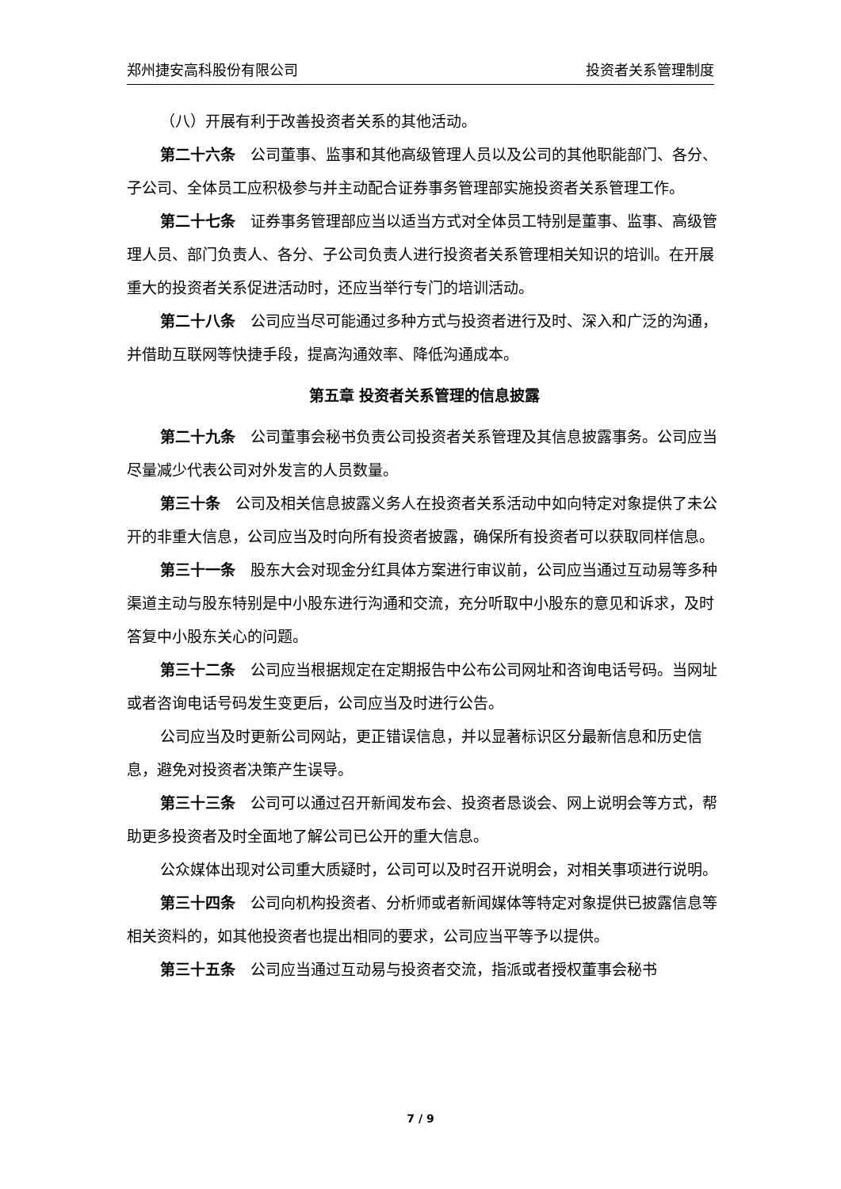郑州捷安高科股份有限公司 投资者关系管理制度
（八）开展有利于改善投资者关系的其他活动。
第二十六条　公司董事、监事和其他高级管理人员以及公司的其他职能部门、各分、子公司、全体员工应积极参与并主动配合证券事务管理部实施投资者关系管理工作。
第二十七条　证券事务管理部应当以适当方式对全体员工特别是董事、监事、高级管理人员、部门负责人、各分、子公司负责人进行投资者关系管理相关知识的培训。在开展重大的投资者关系促进活动时，还应当举行专门的培训活动。
第二十八条　公司应当尽可能通过多种方式与投资者进行及时、深入和广泛的沟通，并借助互联网等快捷手段，提高沟通效率、降低沟通成本。
第五章 投资者关系管理的信息披露
第二十九条　公司董事会秘书负责公司投资者关系管理及其信息披露事务。公司应当尽量减少代表公司对外发言的人员数量。
第三十条　公司及相关信息披露义务人在投资者关系活动中如向特定对象提供了未公开的非重大信息，公司应当及时向所有投资者披露，确保所有投资者可以获取同样信息。
第三十一条　股东大会对现金分红具体方案进行审议前，公司应当通过互动易等多种渠道主动与股东特别是中小股东进行沟通和交流，充分听取中小股东的意见和诉求，及时答复中小股东关心的问题。
第三十二条　公司应当根据规定在定期报告中公布公司网址和咨询电话号码。当网址或者咨询电话号码发生变更后，公司应当及时进行公告。
公司应当及时更新公司网站，更正错误信息，并以显著标识区分最新信息和历史信息，避免对投资者决策产生误导。
第三十三条　公司可以通过召开新闻发布会、投资者恳谈会、网上说明会等方式，帮助更多投资者及时全面地了解公司已公开的重大信息。
公众媒体出现对公司重大质疑时，公司可以及时召开说明会，对相关事项进行说明。
第三十四条　公司向机构投资者、分析师或者新闻媒体等特定对象提供已披露信息等相关资料的，如其他投资者也提出相同的要求，公司应当平等予以提供。
第三十五条　公司应当通过互动易与投资者交流，指派或者授权董事会秘书
7 / 9